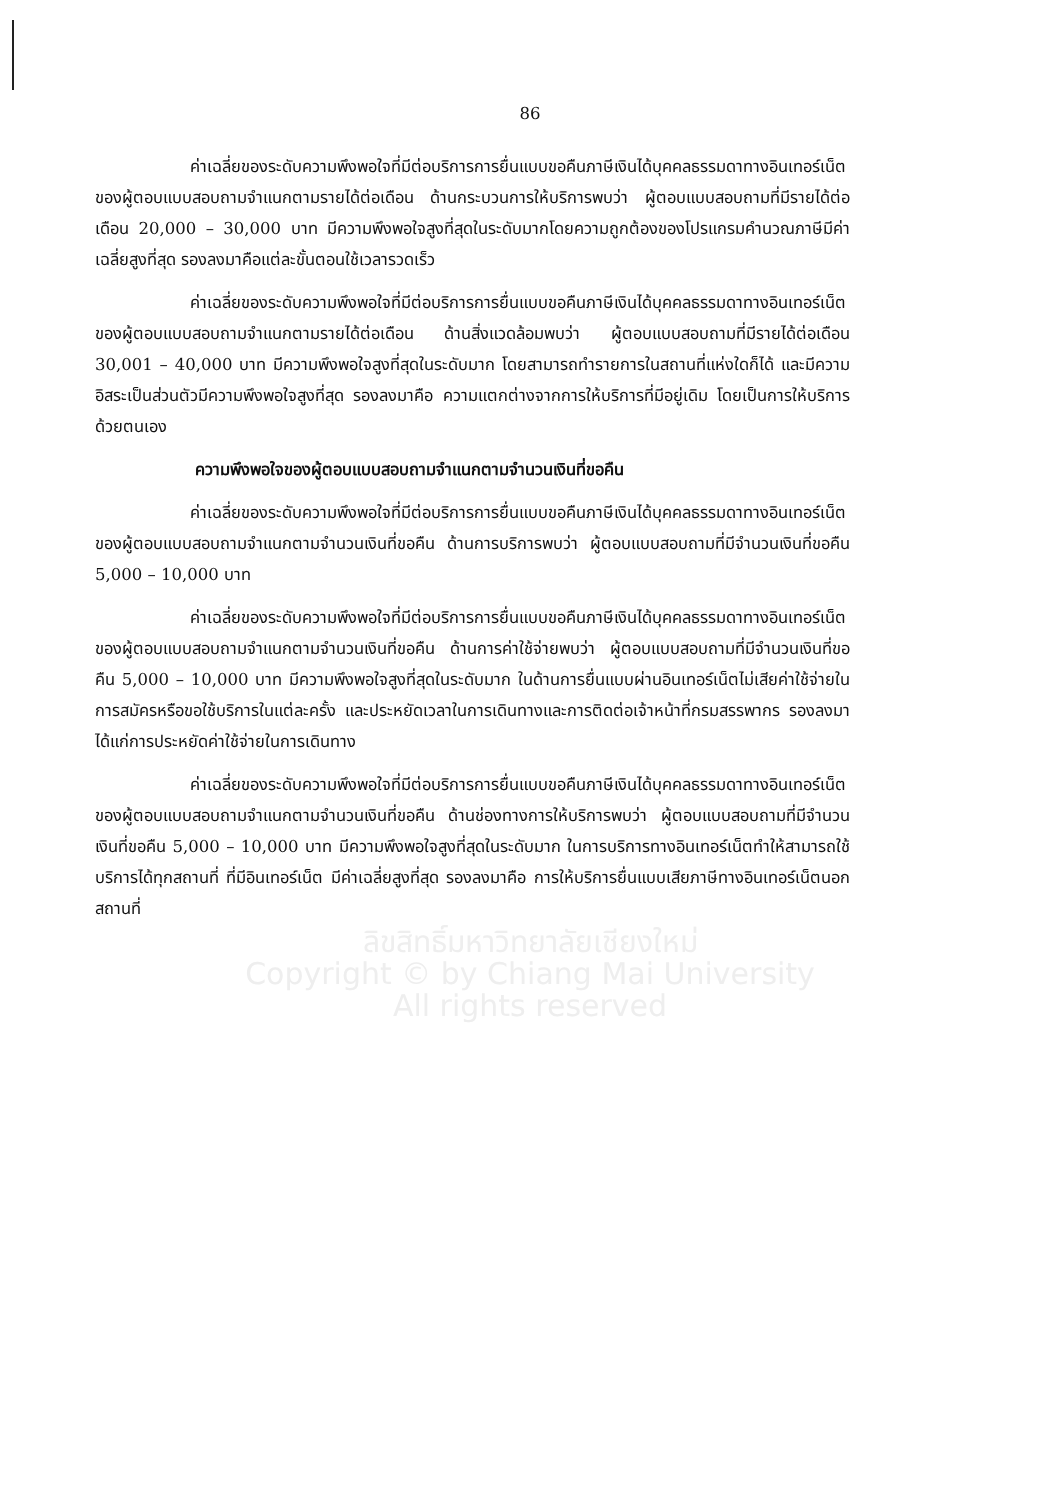86
ค่าเฉลี่ยของระดับความพึงพอใจที่มีต่อบริการการยื่นแบบขอคืนภาษีเงินได้บุคคลธรรมดาทางอินเทอร์เน็ตของผู้ตอบแบบสอบถามจำแนกตามรายได้ต่อเดือน ด้านกระบวนการให้บริการพบว่า ผู้ตอบแบบสอบถามที่มีรายได้ต่อเดือน 20,000 – 30,000 บาท มีความพึงพอใจสูงที่สุดในระดับมากโดยความถูกต้องของโปรแกรมคำนวณภาษีมีค่าเฉลี่ยสูงที่สุด รองลงมาคือแต่ละขั้นตอนใช้เวลารวดเร็ว
ค่าเฉลี่ยของระดับความพึงพอใจที่มีต่อบริการการยื่นแบบขอคืนภาษีเงินได้บุคคลธรรมดาทางอินเทอร์เน็ตของผู้ตอบแบบสอบถามจำแนกตามรายได้ต่อเดือน ด้านสิ่งแวดล้อมพบว่า ผู้ตอบแบบสอบถามที่มีรายได้ต่อเดือน 30,001 – 40,000 บาท มีความพึงพอใจสูงที่สุดในระดับมาก โดยสามารถทำรายการในสถานที่แห่งใดก็ได้ และมีความอิสระเป็นส่วนตัวมีความพึงพอใจสูงที่สุด รองลงมาคือ ความแตกต่างจากการให้บริการที่มีอยู่เดิม โดยเป็นการให้บริการด้วยตนเอง
ความพึงพอใจของผู้ตอบแบบสอบถามจำแนกตามจำนวนเงินที่ขอคืน
ค่าเฉลี่ยของระดับความพึงพอใจที่มีต่อบริการการยื่นแบบขอคืนภาษีเงินได้บุคคลธรรมดาทางอินเทอร์เน็ตของผู้ตอบแบบสอบถามจำแนกตามจำนวนเงินที่ขอคืน ด้านการบริการพบว่า ผู้ตอบแบบสอบถามที่มีจำนวนเงินที่ขอคืน 5,000 – 10,000 บาท
ค่าเฉลี่ยของระดับความพึงพอใจที่มีต่อบริการการยื่นแบบขอคืนภาษีเงินได้บุคคลธรรมดาทางอินเทอร์เน็ตของผู้ตอบแบบสอบถามจำแนกตามจำนวนเงินที่ขอคืน ด้านการค่าใช้จ่ายพบว่า ผู้ตอบแบบสอบถามที่มีจำนวนเงินที่ขอคืน 5,000 – 10,000 บาท มีความพึงพอใจสูงที่สุดในระดับมาก ในด้านการยื่นแบบผ่านอินเทอร์เน็ตไม่เสียค่าใช้จ่ายในการสมัครหรือขอใช้บริการในแต่ละครั้ง และประหยัดเวลาในการเดินทางและการติดต่อเจ้าหน้าที่กรมสรรพากร รองลงมาได้แก่การประหยัดค่าใช้จ่ายในการเดินทาง
ค่าเฉลี่ยของระดับความพึงพอใจที่มีต่อบริการการยื่นแบบขอคืนภาษีเงินได้บุคคลธรรมดาทางอินเทอร์เน็ตของผู้ตอบแบบสอบถามจำแนกตามจำนวนเงินที่ขอคืน ด้านช่องทางการให้บริการพบว่า ผู้ตอบแบบสอบถามที่มีจำนวนเงินที่ขอคืน 5,000 – 10,000 บาท มีความพึงพอใจสูงที่สุดในระดับมาก ในการบริการทางอินเทอร์เน็ตทำให้สามารถใช้บริการได้ทุกสถานที่ ที่มีอินเทอร์เน็ต มีค่าเฉลี่ยสูงที่สุด รองลงมาคือ การให้บริการยื่นแบบเสียภาษีทางอินเทอร์เน็ตนอกสถานที่
ลิขสิทธิ์มหาวิทยาลัยเชียงใหม่
Copyright © by Chiang Mai University
All rights reserved